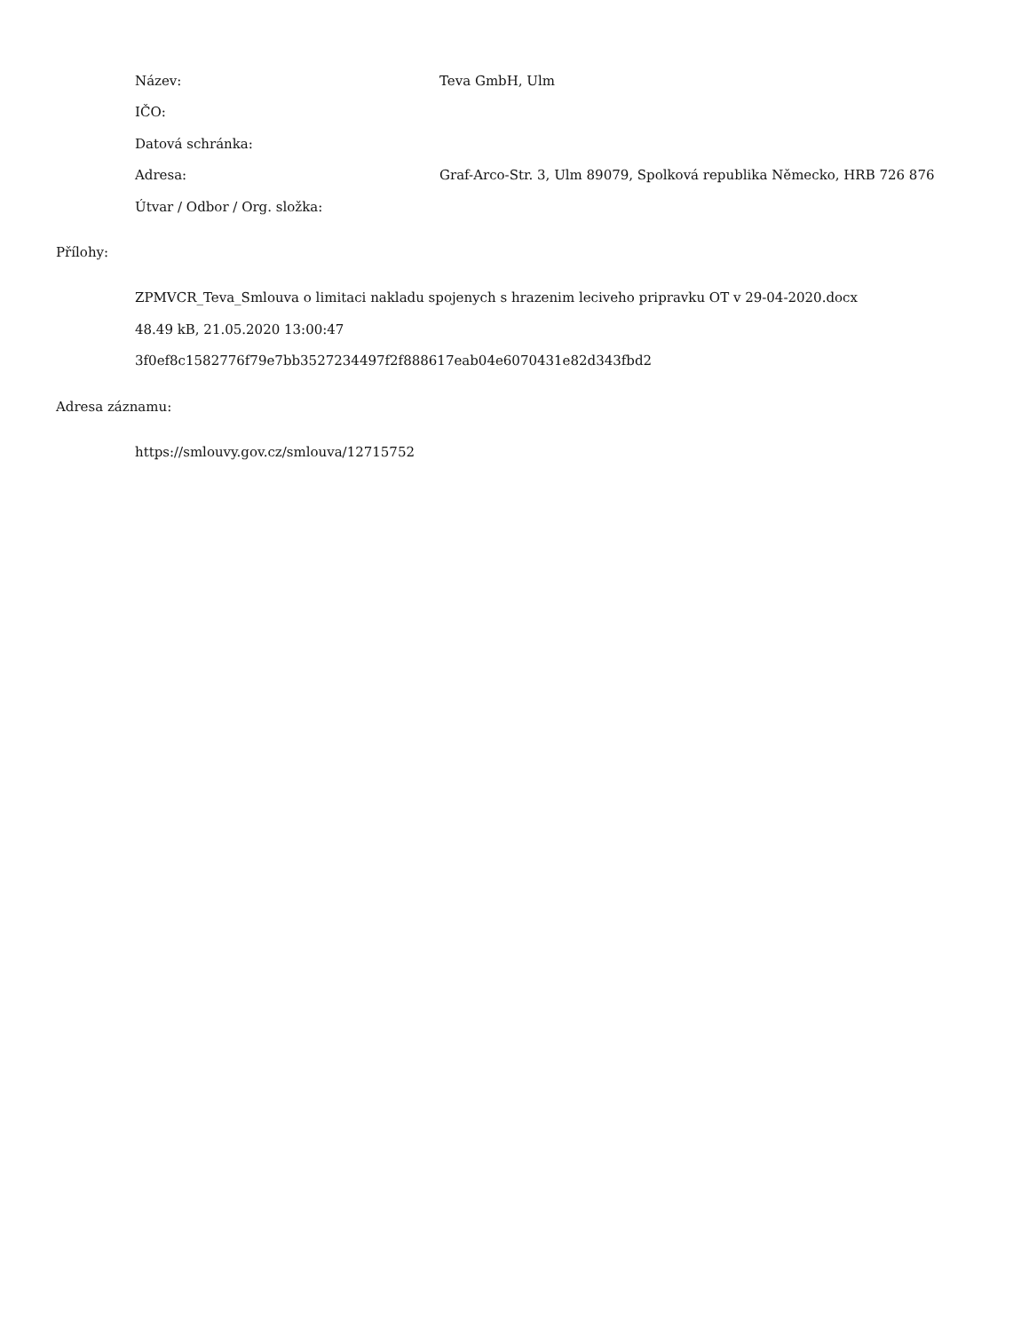Název: Teva GmbH, Ulm
IČO:
Datová schránka:
Adresa: Graf-Arco-Str. 3, Ulm 89079, Spolková republika Německo, HRB 726 876
Útvar / Odbor / Org. složka:
Přílohy:
ZPMVCR_Teva_Smlouva o limitaci nakladu spojenych s hrazenim leciveho pripravku OT v 29-04-2020.docx
48.49 kB, 21.05.2020 13:00:47
3f0ef8c1582776f79e7bb3527234497f2f888617eab04e6070431e82d343fbd2
Adresa záznamu:
https://smlouvy.gov.cz/smlouva/12715752